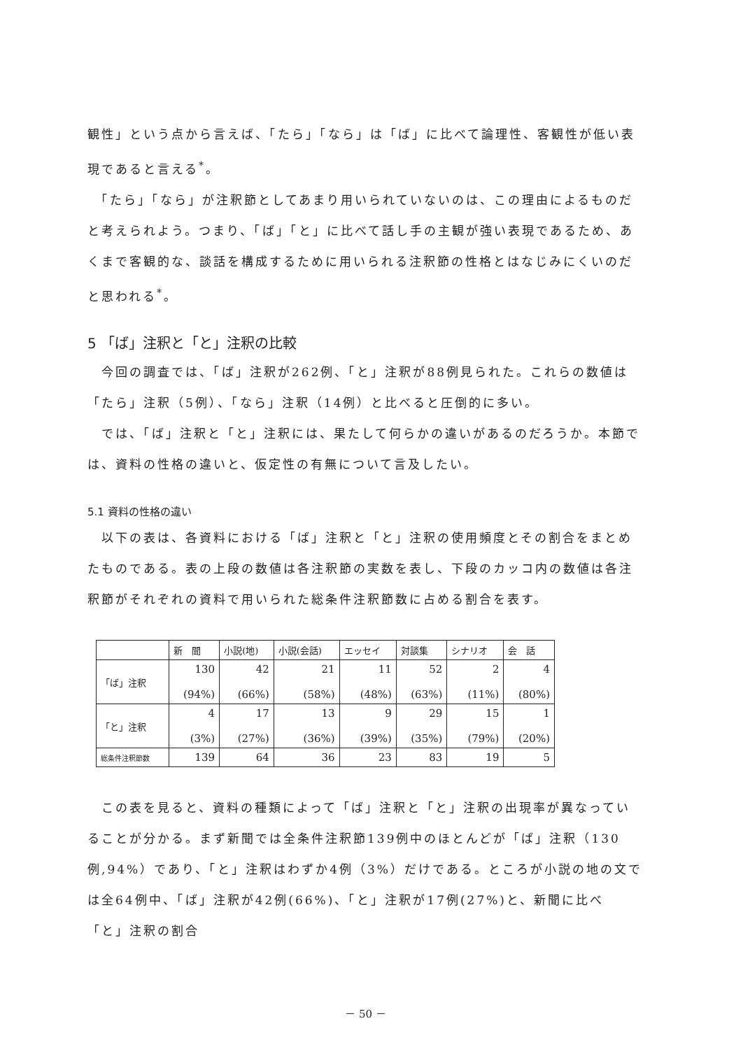観性」という点から言えば、「たら」「なら」は「ば」に比べて論理性、客観性が低い表現であると言える<sup>*</sup>。
　「たら」「なら」が注釈節としてあまり用いられていないのは、この理由によるものだと考えられよう。つまり、「ば」「と」に比べて話し手の主観が強い表現であるため、あくまで客観的な、談話を構成するために用いられる注釈節の性格とはなじみにくいのだと思われる<sup>*</sup>。
5 「ば」注釈と「と」注釈の比較
　今回の調査では、「ば」注釈が262例、「と」注釈が88例見られた。これらの数値は「たら」注釈（5例）、「なら」注釈（14例）と比べると圧倒的に多い。
　では、「ば」注釈と「と」注釈には、果たして何らかの違いがあるのだろうか。本節では、資料の性格の違いと、仮定性の有無について言及したい。
5.1 資料の性格の違い
　以下の表は、各資料における「ば」注釈と「と」注釈の使用頻度とその割合をまとめたものである。表の上段の数値は各注釈節の実数を表し、下段のカッコ内の数値は各注釈節がそれぞれの資料で用いられた総条件注釈節数に占める割合を表す。
| | 新 聞 | 小説(地) | 小説(会話) | エッセイ | 対談集 | シナリオ | 会 話 |
| --- | --- | --- | --- | --- | --- | --- | --- |
| 「ば」注釈 | 130 (94%) | 42 (66%) | 21 (58%) | 11 (48%) | 52 (63%) | 2 (11%) | 4 (80%) |
| 「と」注釈 | 4 (3%) | 17 (27%) | 13 (36%) | 9 (39%) | 29 (35%) | 15 (79%) | 1 (20%) |
| 総条件注釈節数 | 139 | 64 | 36 | 23 | 83 | 19 | 5 |
　この表を見ると、資料の種類によって「ば」注釈と「と」注釈の出現率が異なっていることが分かる。まず新聞では全条件注釈節139例中のほとんどが「ば」注釈（130例,94%）であり、「と」注釈はわずか4例（3%）だけである。ところが小説の地の文では全64例中、「ば」注釈が42例(66%)、「と」注釈が17例(27%)と、新聞に比べ「と」注釈の割合
－ 50 －